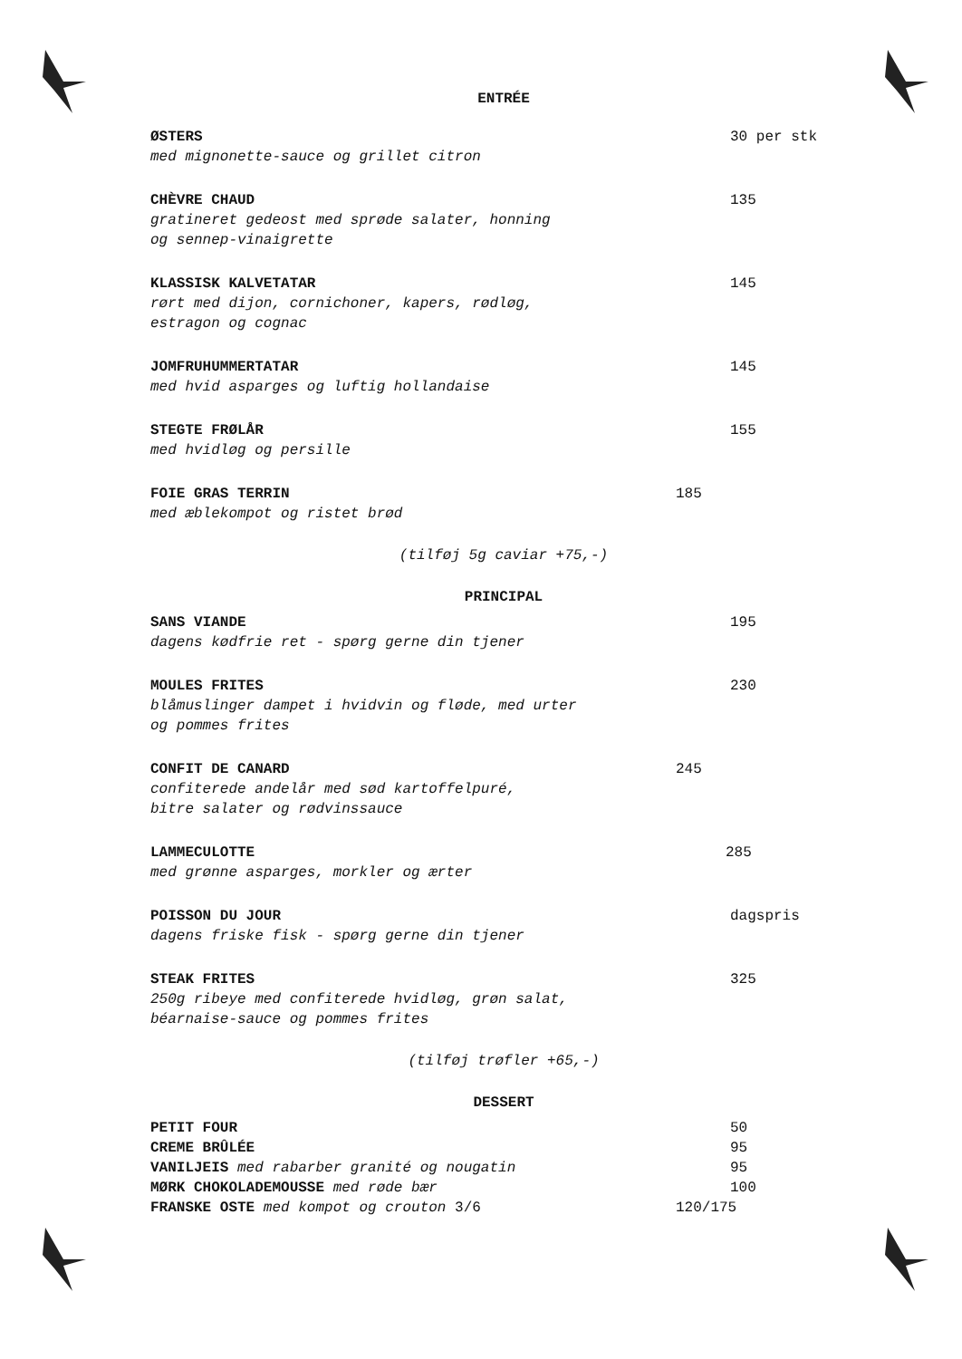ENTRÉE
ØSTERS 30 per stk
med mignonette-sauce og grillet citron
CHÈVRE CHAUD 135
gratineret gedeost med sprøde salater, honning
og sennep-vinaigrette
KLASSISK KALVETATAR 145
rørt med dijon, cornichoner, kapers, rødløg,
estragon og cognac
JOMFRUHUMMERTATAR 145
med hvid asparges og luftig hollandaise
STEGTE FRØLÅR 155
med hvidløg og persille
FOIE GRAS TERRIN 185
med æblekompot og ristet brød
(tilføj 5g caviar +75,-)
PRINCIPAL
SANS VIANDE 195
dagens kødfrie ret - spørg gerne din tjener
MOULES FRITES 230
blåmuslinger dampet i hvidvin og fløde, med urter
og pommes frites
CONFIT DE CANARD 245
confiterede andelår med sød kartoffelpuré,
bitre salater og rødvinssauce
LAMMECULOTTE 285
med grønne asparges, morkler og ærter
POISSON DU JOUR dagspris
dagens friske fisk - spørg gerne din tjener
STEAK FRITES 325
250g ribeye med confiterede hvidløg, grøn salat,
béarnaise-sauce og pommes frites
(tilføj trøfler +65,-)
DESSERT
PETIT FOUR 50
CREME BRÛLÉE 95
VANILJEIS med rabarber granité og nougatin 95
MØRK CHOKOLADEMOUSSE med røde bær 100
FRANSKE OSTE med kompot og crouton 3/6 120/175